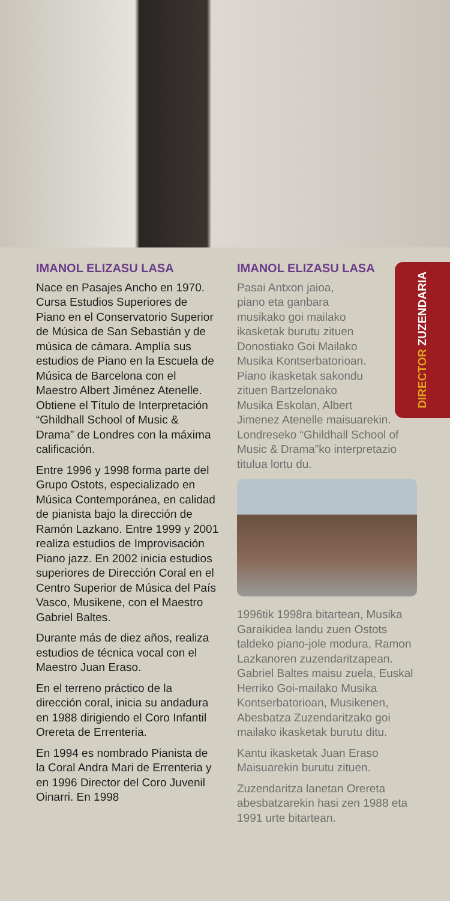DIRECTOR ZUZENDARIA
IMANOL ELIZASU LASA
Nace en Pasajes Ancho en 1970. Cursa Estudios Superiores de Piano en el Conservatorio Superior de Música de San Sebastián y de música de cámara. Amplía sus estudios de Piano en la Escuela de Música de Barcelona con el Maestro Albert Jiménez Atenelle. Obtiene el Título de Interpretación “Ghildhall School of Music & Drama” de Londres con la máxima calificación.
Entre 1996 y 1998 forma parte del Grupo Ostots, especializado en Música Contemporánea, en calidad de pianista bajo la dirección de Ramón Lazkano. Entre 1999 y 2001 realiza estudios de Improvisación Piano jazz. En 2002 inicia estudios superiores de Dirección Coral en el Centro Superior de Música del País Vasco, Musikene, con el Maestro Gabriel Baltes.
Durante más de diez años, realiza estudios de técnica vocal con el Maestro Juan Eraso.
En el terreno práctico de la dirección coral, inicia su andadura en 1988 dirigiendo el Coro Infantil Orereta de Errenteria.
En 1994 es nombrado Pianista de la Coral Andra Mari de Errenteria y en 1996 Director del Coro Juvenil Oinarri. En 1998
IMANOL ELIZASU LASA
Pasai Antxon jaioa,
piano eta ganbara
musikako goi mailako
ikasketak burutu zituen
Donostiako Goi Mailako
Musika Kontserbatorioan.
Piano ikasketak sakondu
zituen Bartzelonako
Musika Eskolan, Albert
Jimenez Atenelle maisuarekin. Londreseko “Ghildhall School of Music & Drama”ko interpretazio titulua lortu du.
1996tik 1998ra bitartean, Musika Garaikidea landu zuen Ostots taldeko piano-jole modura, Ramon Lazkanoren zuzendaritzapean. Gabriel Baltes maisu zuela, Euskal Herriko Goi-mailako Musika Kontserbatorioan, Musikenen, Abesbatza Zuzendaritzako goi mailako ikasketak burutu ditu.
Kantu ikasketak Juan Eraso Maisuarekin burutu zituen.
Zuzendaritza lanetan Orereta abesbatzarekin hasi zen 1988 eta 1991 urte bitartean.